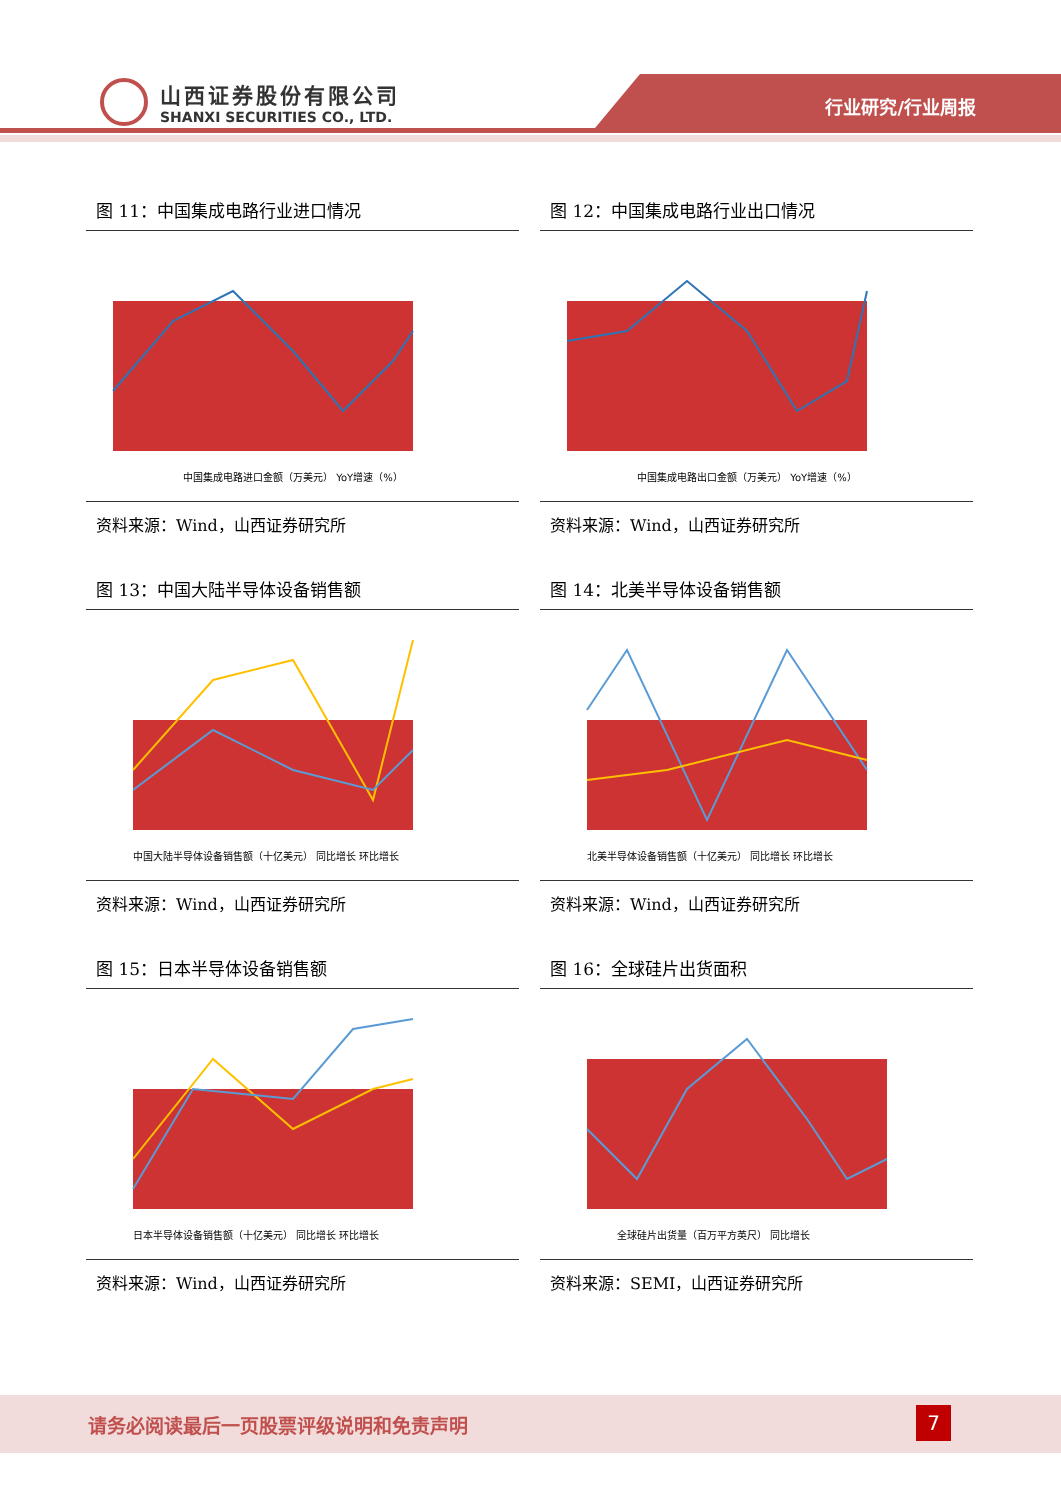山西证券股份有限公司
SHANXI SECURITIES CO., LTD.
行业研究/行业周报
图 11：中国集成电路行业进口情况
中国集成电路进口金额（万美元） YoY增速（%）
资料来源：Wind，山西证券研究所
图 12：中国集成电路行业出口情况
中国集成电路出口金额（万美元） YoY增速（%）
资料来源：Wind，山西证券研究所
图 13：中国大陆半导体设备销售额
中国大陆半导体设备销售额（十亿美元） 同比增长 环比增长
资料来源：Wind，山西证券研究所
图 14：北美半导体设备销售额
北美半导体设备销售额（十亿美元） 同比增长 环比增长
资料来源：Wind，山西证券研究所
图 15：日本半导体设备销售额
日本半导体设备销售额（十亿美元） 同比增长 环比增长
资料来源：Wind，山西证券研究所
图 16：全球硅片出货面积
全球硅片出货量（百万平方英尺） 同比增长
资料来源：SEMI，山西证券研究所
请务必阅读最后一页股票评级说明和免责声明
7